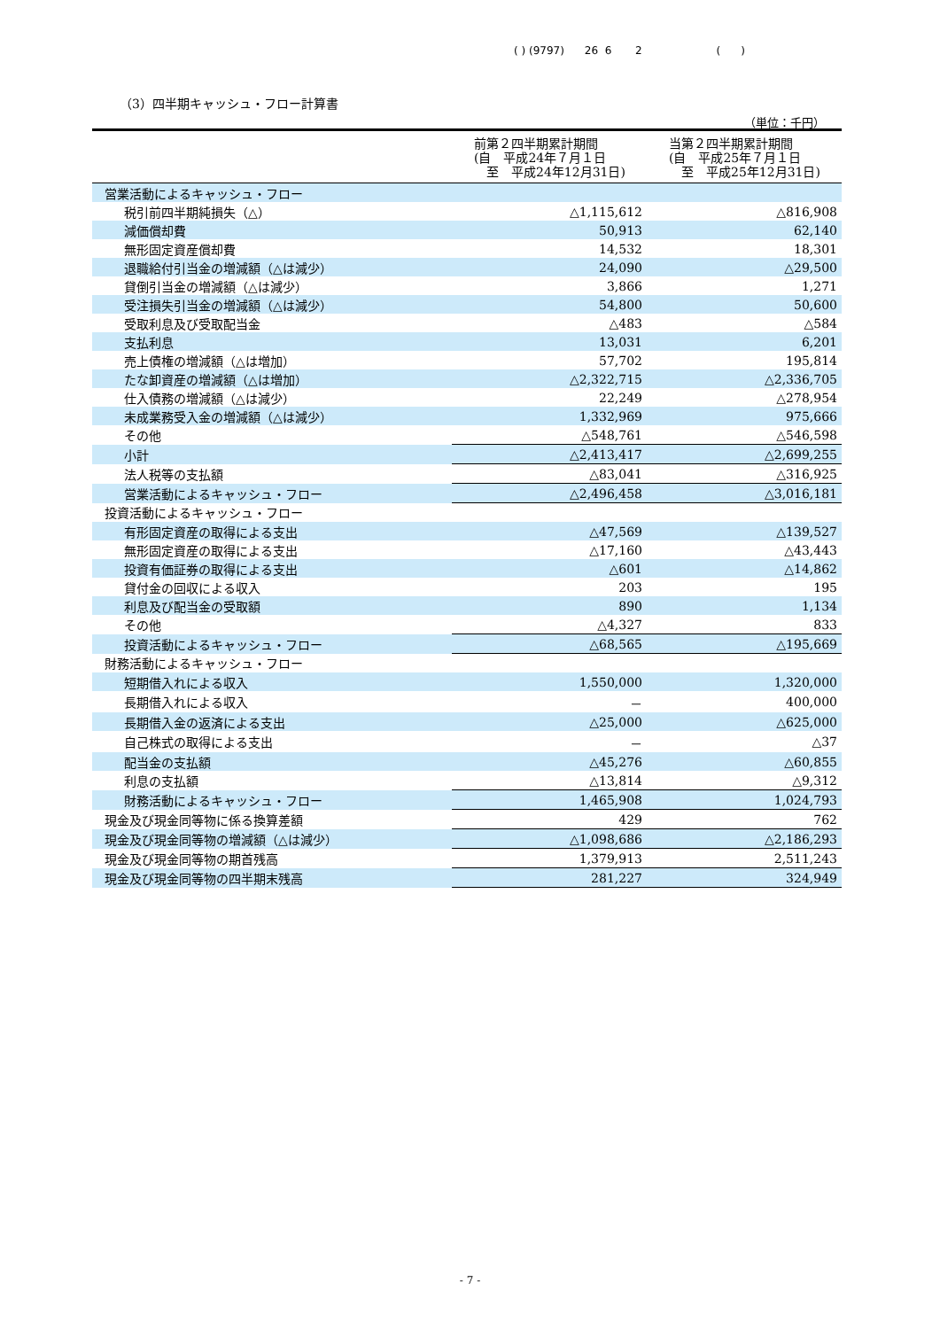( ) (9797) 26 6 2 ( )
（3）四半期キャッシュ・フロー計算書
（単位：千円）
| | 前第２四半期累計期間 (自 平成24年７月１日 至 平成24年12月31日) | 当第２四半期累計期間 (自 平成25年７月１日 至 平成25年12月31日) |
| --- | --- | --- |
| 営業活動によるキャッシュ・フロー | | |
| 税引前四半期純損失（△） | △1,115,612 | △816,908 |
| 減価償却費 | 50,913 | 62,140 |
| 無形固定資産償却費 | 14,532 | 18,301 |
| 退職給付引当金の増減額（△は減少） | 24,090 | △29,500 |
| 貸倒引当金の増減額（△は減少） | 3,866 | 1,271 |
| 受注損失引当金の増減額（△は減少） | 54,800 | 50,600 |
| 受取利息及び受取配当金 | △483 | △584 |
| 支払利息 | 13,031 | 6,201 |
| 売上債権の増減額（△は増加） | 57,702 | 195,814 |
| たな卸資産の増減額（△は増加） | △2,322,715 | △2,336,705 |
| 仕入債務の増減額（△は減少） | 22,249 | △278,954 |
| 未成業務受入金の増減額（△は減少） | 1,332,969 | 975,666 |
| その他 | △548,761 | △546,598 |
| 小計 | △2,413,417 | △2,699,255 |
| 法人税等の支払額 | △83,041 | △316,925 |
| 営業活動によるキャッシュ・フロー | △2,496,458 | △3,016,181 |
| 投資活動によるキャッシュ・フロー | | |
| 有形固定資産の取得による支出 | △47,569 | △139,527 |
| 無形固定資産の取得による支出 | △17,160 | △43,443 |
| 投資有価証券の取得による支出 | △601 | △14,862 |
| 貸付金の回収による収入 | 203 | 195 |
| 利息及び配当金の受取額 | 890 | 1,134 |
| その他 | △4,327 | 833 |
| 投資活動によるキャッシュ・フロー | △68,565 | △195,669 |
| 財務活動によるキャッシュ・フロー | | |
| 短期借入れによる収入 | 1,550,000 | 1,320,000 |
| 長期借入れによる収入 | － | 400,000 |
| 長期借入金の返済による支出 | △25,000 | △625,000 |
| 自己株式の取得による支出 | － | △37 |
| 配当金の支払額 | △45,276 | △60,855 |
| 利息の支払額 | △13,814 | △9,312 |
| 財務活動によるキャッシュ・フロー | 1,465,908 | 1,024,793 |
| 現金及び現金同等物に係る換算差額 | 429 | 762 |
| 現金及び現金同等物の増減額（△は減少） | △1,098,686 | △2,186,293 |
| 現金及び現金同等物の期首残高 | 1,379,913 | 2,511,243 |
| 現金及び現金同等物の四半期末残高 | 281,227 | 324,949 |
- 7 -